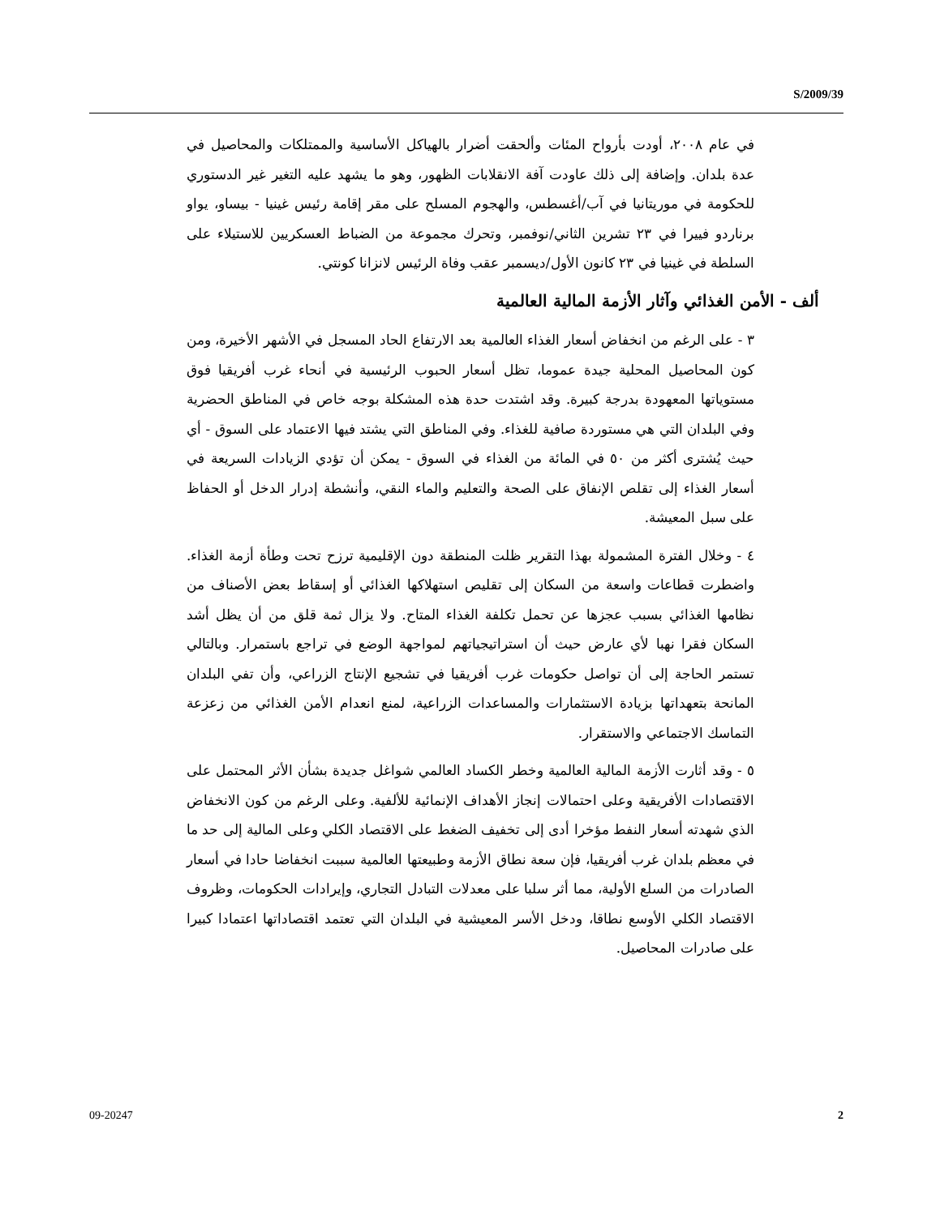S/2009/39
في عام ٢٠٠٨، أودت بأرواح المئات وألحقت أضرار بالهياكل الأساسية والممتلكات والمحاصيل في عدة بلدان. وإضافة إلى ذلك عاودت آفة الانقلابات الظهور، وهو ما يشهد عليه التغير غير الدستوري للحكومة في موريتانيا في آب/أغسطس، والهجوم المسلح على مقر إقامة رئيس غينيا - بيساو، يواو برناردو فييرا في ٢٣ تشرين الثاني/نوفمبر، وتحرك مجموعة من الضباط العسكريين للاستيلاء على السلطة في غينيا في ٢٣ كانون الأول/ديسمبر عقب وفاة الرئيس لانزانا كونتي.
ألف - الأمن الغذائي وآثار الأزمة المالية العالمية
٣ - على الرغم من انخفاض أسعار الغذاء العالمية بعد الارتفاع الحاد المسجل في الأشهر الأخيرة، ومن كون المحاصيل المحلية جيدة عموما، تظل أسعار الحبوب الرئيسية في أنحاء غرب أفريقيا فوق مستوياتها المعهودة بدرجة كبيرة. وقد اشتدت حدة هذه المشكلة بوجه خاص في المناطق الحضرية وفي البلدان التي هي مستوردة صافية للغذاء. وفي المناطق التي يشتد فيها الاعتماد على السوق - أي حيث يُشترى أكثر من ٥٠ في المائة من الغذاء في السوق - يمكن أن تؤدي الزيادات السريعة في أسعار الغذاء إلى تقلص الإنفاق على الصحة والتعليم والماء النقي، وأنشطة إدرار الدخل أو الحفاظ على سبل المعيشة.
٤ - وخلال الفترة المشمولة بهذا التقرير ظلت المنطقة دون الإقليمية ترزح تحت وطأة أزمة الغذاء. واضطرت قطاعات واسعة من السكان إلى تقليص استهلاكها الغذائي أو إسقاط بعض الأصناف من نظامها الغذائي بسبب عجزها عن تحمل تكلفة الغذاء المتاح. ولا يزال ثمة قلق من أن يظل أشد السكان فقرا نهبا لأي عارض حيث أن استراتيجياتهم لمواجهة الوضع في تراجع باستمرار. وبالتالي تستمر الحاجة إلى أن تواصل حكومات غرب أفريقيا في تشجيع الإنتاج الزراعي، وأن تفي البلدان المانحة بتعهداتها بزيادة الاستثمارات والمساعدات الزراعية، لمنع انعدام الأمن الغذائي من زعزعة التماسك الاجتماعي والاستقرار.
٥ - وقد أثارت الأزمة المالية العالمية وخطر الكساد العالمي شواغل جديدة بشأن الأثر المحتمل على الاقتصادات الأفريقية وعلى احتمالات إنجاز الأهداف الإنمائية للألفية. وعلى الرغم من كون الانخفاض الذي شهدته أسعار النفط مؤخرا أدى إلى تخفيف الضغط على الاقتصاد الكلي وعلى المالية إلى حد ما في معظم بلدان غرب أفريقيا، فإن سعة نطاق الأزمة وطبيعتها العالمية سببت انخفاضا حادا في أسعار الصادرات من السلع الأولية، مما أثر سلبا على معدلات التبادل التجاري، وإيرادات الحكومات، وظروف الاقتصاد الكلي الأوسع نطاقا، ودخل الأسر المعيشية في البلدان التي تعتمد اقتصاداتها اعتمادا كبيرا على صادرات المحاصيل.
09-20247 2